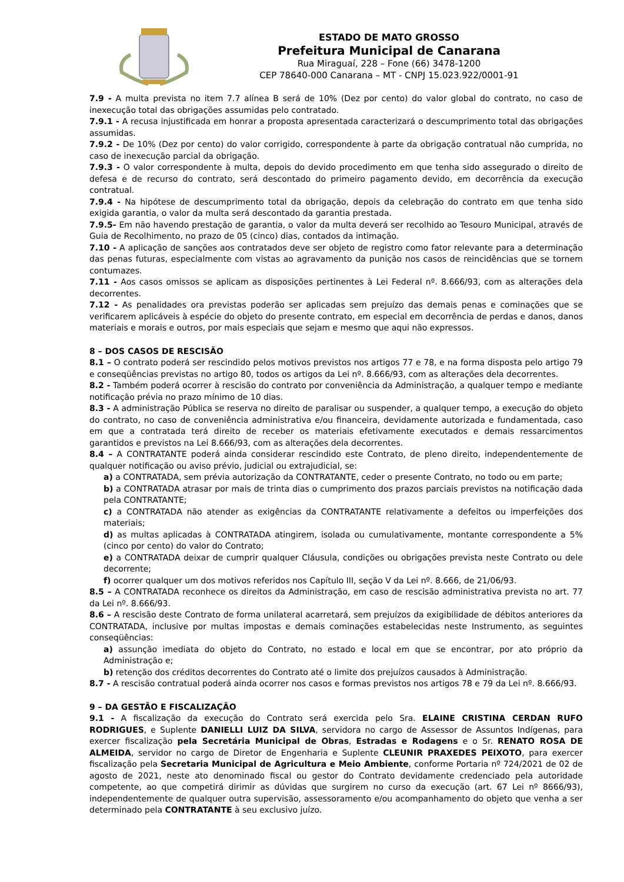ESTADO DE MATO GROSSO
Prefeitura Municipal de Canarana
Rua Miraguaí, 228 – Fone (66) 3478-1200
CEP 78640-000 Canarana – MT - CNPJ 15.023.922/0001-91
7.9 - A multa prevista no item 7.7 alínea B será de 10% (Dez por cento) do valor global do contrato, no caso de inexecução total das obrigações assumidas pelo contratado.
7.9.1 - A recusa injustificada em honrar a proposta apresentada caracterizará o descumprimento total das obrigações assumidas.
7.9.2 - De 10% (Dez por cento) do valor corrigido, correspondente à parte da obrigação contratual não cumprida, no caso de inexecução parcial da obrigação.
7.9.3 - O valor correspondente à multa, depois do devido procedimento em que tenha sido assegurado o direito de defesa e de recurso do contrato, será descontado do primeiro pagamento devido, em decorrência da execução contratual.
7.9.4 - Na hipótese de descumprimento total da obrigação, depois da celebração do contrato em que tenha sido exigida garantia, o valor da multa será descontado da garantia prestada.
7.9.5- Em não havendo prestação de garantia, o valor da multa deverá ser recolhido ao Tesouro Municipal, através de Guia de Recolhimento, no prazo de 05 (cinco) dias, contados da intimação.
7.10 - A aplicação de sanções aos contratados deve ser objeto de registro como fator relevante para a determinação das penas futuras, especialmente com vistas ao agravamento da punição nos casos de reincidências que se tornem contumazes.
7.11 - Aos casos omissos se aplicam as disposições pertinentes à Lei Federal nº. 8.666/93, com as alterações dela decorrentes.
7.12 - As penalidades ora previstas poderão ser aplicadas sem prejuízo das demais penas e cominações que se verificarem aplicáveis à espécie do objeto do presente contrato, em especial em decorrência de perdas e danos, danos materiais e morais e outros, por mais especiais que sejam e mesmo que aqui não expressos.
8 – DOS CASOS DE RESCISÃO
8.1 – O contrato poderá ser rescindido pelos motivos previstos nos artigos 77 e 78, e na forma disposta pelo artigo 79 e conseqüências previstas no artigo 80, todos os artigos da Lei nº. 8.666/93, com as alterações dela decorrentes.
8.2 - Também poderá ocorrer à rescisão do contrato por conveniência da Administração, a qualquer tempo e mediante notificação prévia no prazo mínimo de 10 dias.
8.3 - A administração Pública se reserva no direito de paralisar ou suspender, a qualquer tempo, a execução do objeto do contrato, no caso de conveniência administrativa e/ou financeira, devidamente autorizada e fundamentada, caso em que a contratada terá direito de receber os materiais efetivamente executados e demais ressarcimentos garantidos e previstos na Lei 8.666/93, com as alterações dela decorrentes.
8.4 – A CONTRATANTE poderá ainda considerar rescindido este Contrato, de pleno direito, independentemente de qualquer notificação ou aviso prévio, judicial ou extrajudicial, se:
a) a CONTRATADA, sem prévia autorização da CONTRATANTE, ceder o presente Contrato, no todo ou em parte;
b) a CONTRATADA atrasar por mais de trinta dias o cumprimento dos prazos parciais previstos na notificação dada pela CONTRATANTE;
c) a CONTRATADA não atender as exigências da CONTRATANTE relativamente a defeitos ou imperfeições dos materiais;
d) as multas aplicadas à CONTRATADA atingirem, isolada ou cumulativamente, montante correspondente a 5% (cinco por cento) do valor do Contrato;
e) a CONTRATADA deixar de cumprir qualquer Cláusula, condições ou obrigações prevista neste Contrato ou dele decorrente;
f) ocorrer qualquer um dos motivos referidos nos Capítulo III, seção V da Lei nº. 8.666, de 21/06/93.
8.5 – A CONTRATADA reconhece os direitos da Administração, em caso de rescisão administrativa prevista no art. 77 da Lei nº. 8.666/93.
8.6 – A rescisão deste Contrato de forma unilateral acarretará, sem prejuízos da exigibilidade de débitos anteriores da CONTRATADA, inclusive por multas impostas e demais cominações estabelecidas neste Instrumento, as seguintes conseqüências:
a) assunção imediata do objeto do Contrato, no estado e local em que se encontrar, por ato próprio da Administração e;
b) retenção dos créditos decorrentes do Contrato até o limite dos prejuízos causados à Administração.
8.7 - A rescisão contratual poderá ainda ocorrer nos casos e formas previstos nos artigos 78 e 79 da Lei nº. 8.666/93.
9 – DA GESTÃO E FISCALIZAÇÃO
9.1 - A fiscalização da execução do Contrato será exercida pelo Sra. ELAINE CRISTINA CERDAN RUFO RODRIGUES, e Suplente DANIELLI LUIZ DA SILVA, servidora no cargo de Assessor de Assuntos Indígenas, para exercer fiscalização pela Secretária Municipal de Obras, Estradas e Rodagens e o Sr. RENATO ROSA DE ALMEIDA, servidor no cargo de Diretor de Engenharia e Suplente CLEUNIR PRAXEDES PEIXOTO, para exercer fiscalização pela Secretaria Municipal de Agricultura e Meio Ambiente, conforme Portaria nº 724/2021 de 02 de agosto de 2021, neste ato denominado fiscal ou gestor do Contrato devidamente credenciado pela autoridade competente, ao que competirá dirimir as dúvidas que surgirem no curso da execução (art. 67 Lei nº 8666/93), independentemente de qualquer outra supervisão, assessoramento e/ou acompanhamento do objeto que venha a ser determinado pela CONTRATANTE à seu exclusivo juízo.